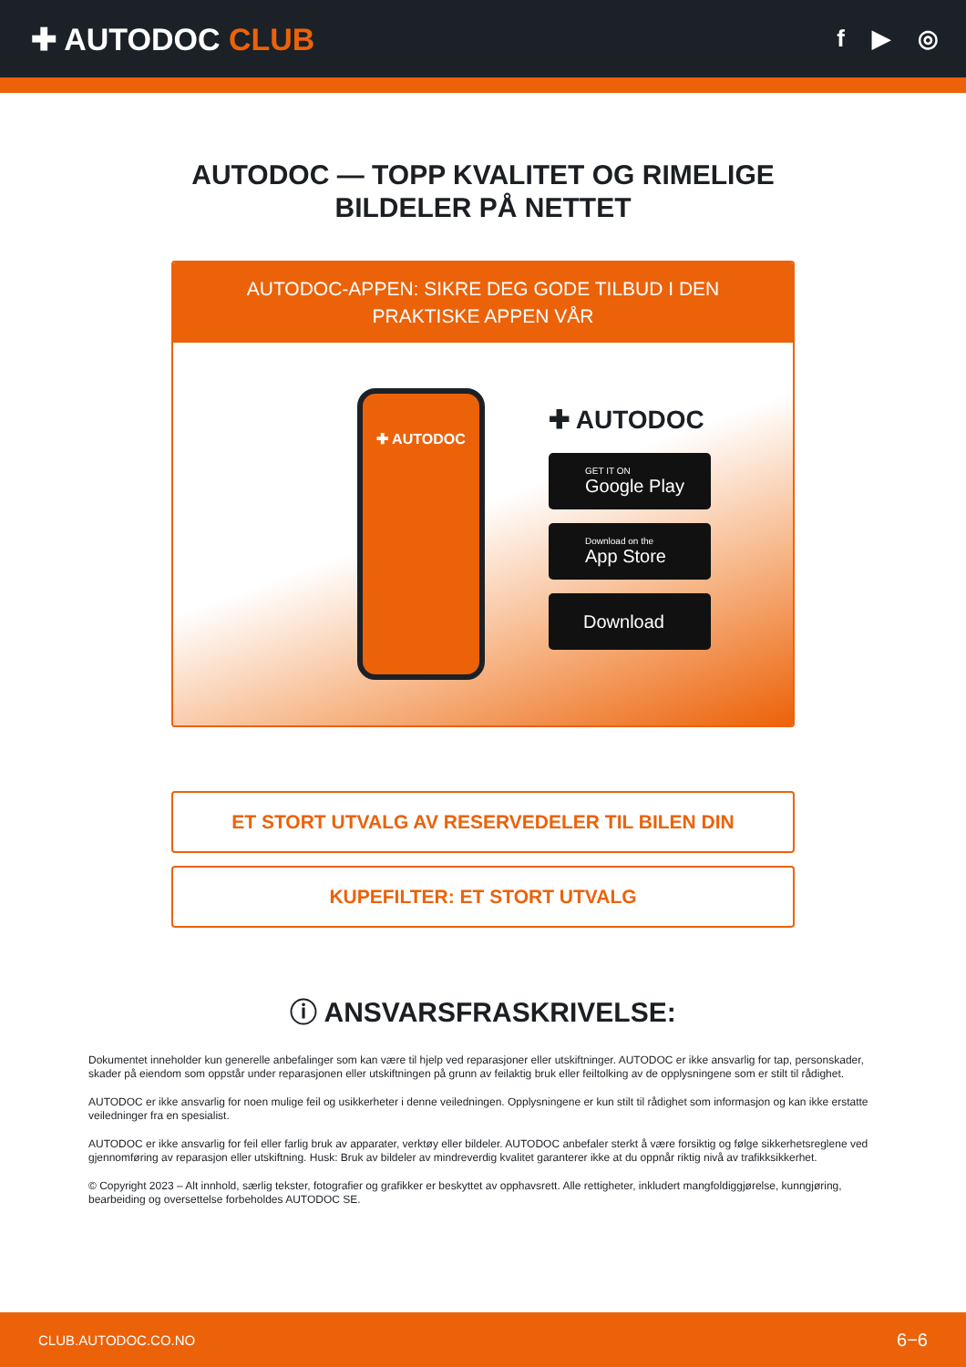✚ AUTODOC CLUB
f ▶ ◎
AUTODOC — TOPP KVALITET OG RIMELIGE BILDELER PÅ NETTET
AUTODOC-APPEN: SIKRE DEG GODE TILBUD I DEN PRAKTISKE APPEN VÅR
✚ AUTODOC
✚ AUTODOC
GET IT ON
Google Play
Download on the
App Store
Download
ET STORT UTVALG AV RESERVEDELER TIL BILEN DIN
KUPEFILTER: ET STORT UTVALG
ⓘ ANSVARSFRASKRIVELSE:
Dokumentet inneholder kun generelle anbefalinger som kan være til hjelp ved reparasjoner eller utskiftninger. AUTODOC er ikke ansvarlig for tap, personskader, skader på eiendom som oppstår under reparasjonen eller utskiftningen på grunn av feilaktig bruk eller feiltolking av de opplysningene som er stilt til rådighet.
AUTODOC er ikke ansvarlig for noen mulige feil og usikkerheter i denne veiledningen. Opplysningene er kun stilt til rådighet som informasjon og kan ikke erstatte veiledninger fra en spesialist.
AUTODOC er ikke ansvarlig for feil eller farlig bruk av apparater, verktøy eller bildeler. AUTODOC anbefaler sterkt å være forsiktig og følge sikkerhetsreglene ved gjennomføring av reparasjon eller utskiftning. Husk: Bruk av bildeler av mindreverdig kvalitet garanterer ikke at du oppnår riktig nivå av trafikksikkerhet.
© Copyright 2023 – Alt innhold, særlig tekster, fotografier og grafikker er beskyttet av opphavsrett. Alle rettigheter, inkludert mangfoldiggjørelse, kunngjøring, bearbeiding og oversettelse forbeholdes AUTODOC SE.
CLUB.AUTODOC.CO.NO 6−6